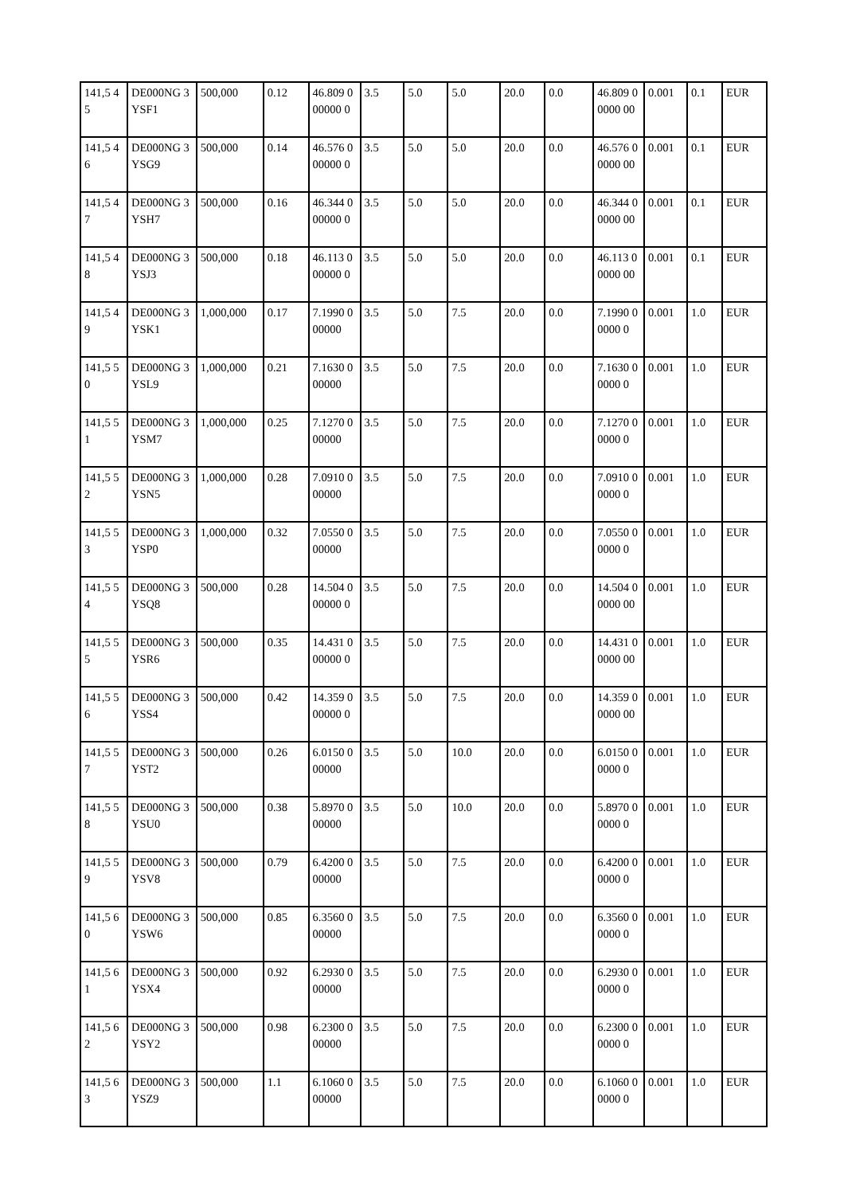| 141,5 45 | DE000NG 3YSF1 | 500,000 | 0.12 | 46.809 000000 0 | 3.5 | 5.0 | 5.0 | 20.0 | 0.0 | 46.809 00000 00 | 0.001 | 0.1 | EUR |
| 141,5 46 | DE000NG 3YSG9 | 500,000 | 0.14 | 46.576 000000 0 | 3.5 | 5.0 | 5.0 | 20.0 | 0.0 | 46.576 00000 00 | 0.001 | 0.1 | EUR |
| 141,5 47 | DE000NG 3YSH7 | 500,000 | 0.16 | 46.344 000000 0 | 3.5 | 5.0 | 5.0 | 20.0 | 0.0 | 46.344 00000 00 | 0.001 | 0.1 | EUR |
| 141,5 48 | DE000NG 3YSJ3 | 500,000 | 0.18 | 46.113 000000 0 | 3.5 | 5.0 | 5.0 | 20.0 | 0.0 | 46.113 00000 00 | 0.001 | 0.1 | EUR |
| 141,5 49 | DE000NG 3YSK1 | 1,000,000 | 0.17 | 7.1990 000000 | 3.5 | 5.0 | 7.5 | 20.0 | 0.0 | 7.1990 00000 0 | 0.001 | 1.0 | EUR |
| 141,5 50 | DE000NG 3YSL9 | 1,000,000 | 0.21 | 7.1630 000000 | 3.5 | 5.0 | 7.5 | 20.0 | 0.0 | 7.1630 00000 0 | 0.001 | 1.0 | EUR |
| 141,5 51 | DE000NG 3YSM7 | 1,000,000 | 0.25 | 7.1270 000000 | 3.5 | 5.0 | 7.5 | 20.0 | 0.0 | 7.1270 00000 0 | 0.001 | 1.0 | EUR |
| 141,5 52 | DE000NG 3YSN5 | 1,000,000 | 0.28 | 7.0910 000000 | 3.5 | 5.0 | 7.5 | 20.0 | 0.0 | 7.0910 00000 0 | 0.001 | 1.0 | EUR |
| 141,5 53 | DE000NG 3YSP0 | 1,000,000 | 0.32 | 7.0550 000000 | 3.5 | 5.0 | 7.5 | 20.0 | 0.0 | 7.0550 00000 0 | 0.001 | 1.0 | EUR |
| 141,5 54 | DE000NG 3YSQ8 | 500,000 | 0.28 | 14.504 000000 0 | 3.5 | 5.0 | 7.5 | 20.0 | 0.0 | 14.504 00000 00 | 0.001 | 1.0 | EUR |
| 141,5 55 | DE000NG 3YSR6 | 500,000 | 0.35 | 14.431 000000 0 | 3.5 | 5.0 | 7.5 | 20.0 | 0.0 | 14.431 00000 00 | 0.001 | 1.0 | EUR |
| 141,5 56 | DE000NG 3YSS4 | 500,000 | 0.42 | 14.359 000000 0 | 3.5 | 5.0 | 7.5 | 20.0 | 0.0 | 14.359 00000 00 | 0.001 | 1.0 | EUR |
| 141,5 57 | DE000NG 3YST2 | 500,000 | 0.26 | 6.0150 000000 | 3.5 | 5.0 | 10.0 | 20.0 | 0.0 | 6.0150 00000 0 | 0.001 | 1.0 | EUR |
| 141,5 58 | DE000NG 3YSU0 | 500,000 | 0.38 | 5.8970 000000 | 3.5 | 5.0 | 10.0 | 20.0 | 0.0 | 5.8970 00000 0 | 0.001 | 1.0 | EUR |
| 141,5 59 | DE000NG 3YSV8 | 500,000 | 0.79 | 6.4200 000000 | 3.5 | 5.0 | 7.5 | 20.0 | 0.0 | 6.4200 00000 0 | 0.001 | 1.0 | EUR |
| 141,5 60 | DE000NG 3YSW6 | 500,000 | 0.85 | 6.3560 000000 | 3.5 | 5.0 | 7.5 | 20.0 | 0.0 | 6.3560 00000 0 | 0.001 | 1.0 | EUR |
| 141,5 61 | DE000NG 3YSX4 | 500,000 | 0.92 | 6.2930 000000 | 3.5 | 5.0 | 7.5 | 20.0 | 0.0 | 6.2930 00000 0 | 0.001 | 1.0 | EUR |
| 141,5 62 | DE000NG 3YSY2 | 500,000 | 0.98 | 6.2300 000000 | 3.5 | 5.0 | 7.5 | 20.0 | 0.0 | 6.2300 00000 0 | 0.001 | 1.0 | EUR |
| 141,5 63 | DE000NG 3YSZ9 | 500,000 | 1.1 | 6.1060 000000 | 3.5 | 5.0 | 7.5 | 20.0 | 0.0 | 6.1060 00000 0 | 0.001 | 1.0 | EUR |